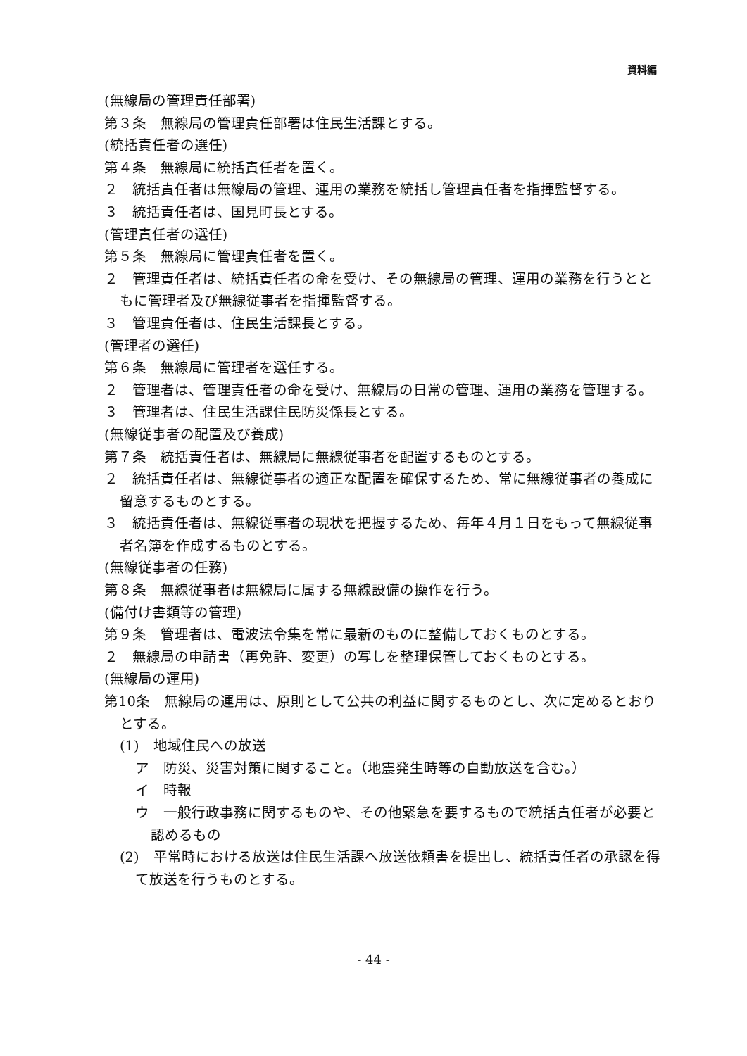資料編
(無線局の管理責任部署)
第３条　無線局の管理責任部署は住民生活課とする。
(統括責任者の選任)
第４条　無線局に統括責任者を置く。
２　統括責任者は無線局の管理、運用の業務を統括し管理責任者を指揮監督する。
３　統括責任者は、国見町長とする。
(管理責任者の選任)
第５条　無線局に管理責任者を置く。
２　管理責任者は、統括責任者の命を受け、その無線局の管理、運用の業務を行うとともに管理者及び無線従事者を指揮監督する。
３　管理責任者は、住民生活課長とする。
(管理者の選任)
第６条　無線局に管理者を選任する。
２　管理者は、管理責任者の命を受け、無線局の日常の管理、運用の業務を管理する。
３　管理者は、住民生活課住民防災係長とする。
(無線従事者の配置及び養成)
第７条　統括責任者は、無線局に無線従事者を配置するものとする。
２　統括責任者は、無線従事者の適正な配置を確保するため、常に無線従事者の養成に留意するものとする。
３　統括責任者は、無線従事者の現状を把握するため、毎年４月１日をもって無線従事者名簿を作成するものとする。
(無線従事者の任務)
第８条　無線従事者は無線局に属する無線設備の操作を行う。
(備付け書類等の管理)
第９条　管理者は、電波法令集を常に最新のものに整備しておくものとする。
２　無線局の申請書（再免許、変更）の写しを整理保管しておくものとする。
(無線局の運用)
第10条　無線局の運用は、原則として公共の利益に関するものとし、次に定めるとおりとする。
(1)　地域住民への放送
ア　防災、災害対策に関すること。（地震発生時等の自動放送を含む。）
イ　時報
ウ　一般行政事務に関するものや、その他緊急を要するもので統括責任者が必要と認めるもの
(2)　平常時における放送は住民生活課へ放送依頼書を提出し、統括責任者の承認を得て放送を行うものとする。
- 44 -